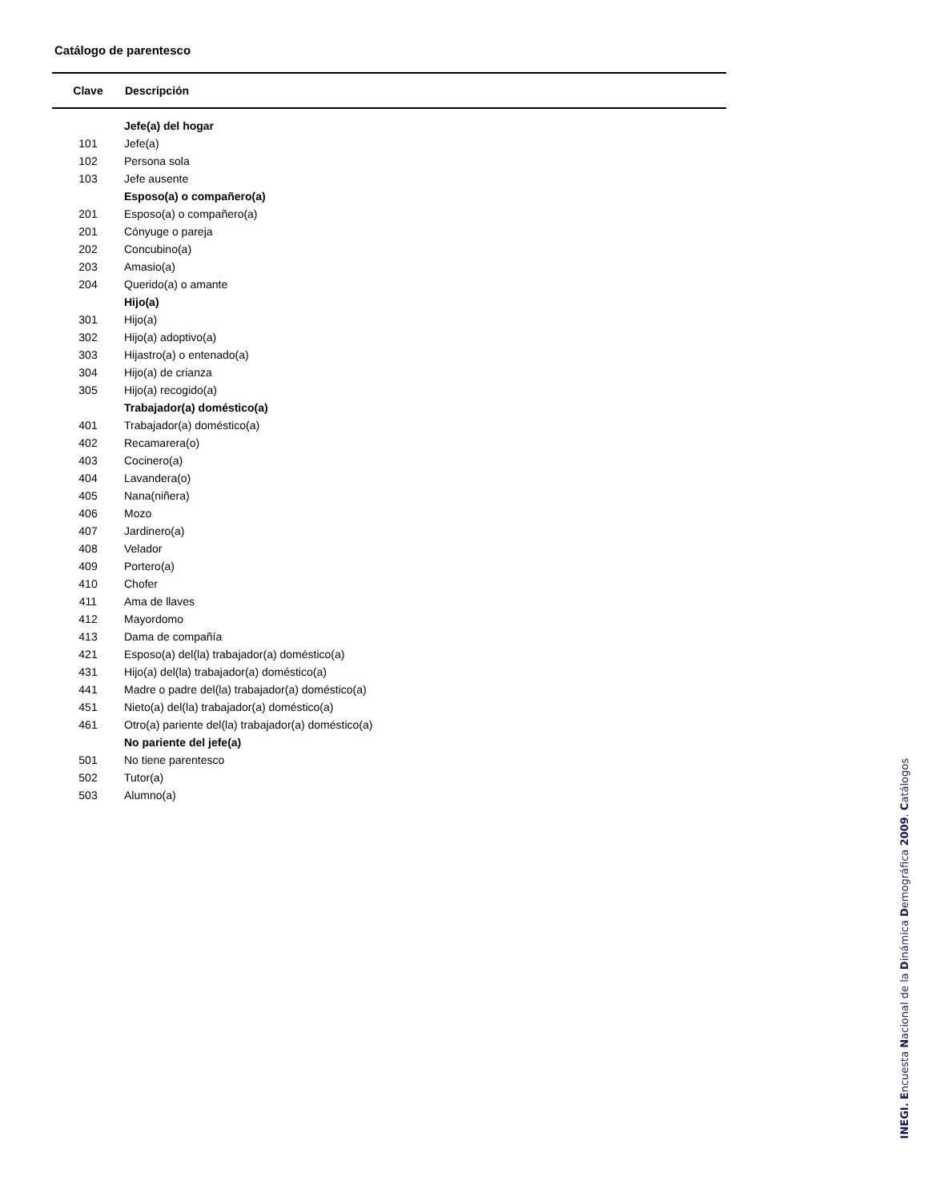Catálogo de parentesco
| Clave | Descripción |
| --- | --- |
| | Jefe(a) del hogar |
| 101 | Jefe(a) |
| 102 | Persona sola |
| 103 | Jefe ausente |
| | Esposo(a) o compañero(a) |
| 201 | Esposo(a) o compañero(a) |
| 201 | Cónyuge o pareja |
| 202 | Concubino(a) |
| 203 | Amasio(a) |
| 204 | Querido(a) o amante |
| | Hijo(a) |
| 301 | Hijo(a) |
| 302 | Hijo(a) adoptivo(a) |
| 303 | Hijastro(a) o entenado(a) |
| 304 | Hijo(a) de crianza |
| 305 | Hijo(a) recogido(a) |
| | Trabajador(a) doméstico(a) |
| 401 | Trabajador(a) doméstico(a) |
| 402 | Recamarera(o) |
| 403 | Cocinero(a) |
| 404 | Lavandera(o) |
| 405 | Nana(niñera) |
| 406 | Mozo |
| 407 | Jardinero(a) |
| 408 | Velador |
| 409 | Portero(a) |
| 410 | Chofer |
| 411 | Ama de llaves |
| 412 | Mayordomo |
| 413 | Dama de compañía |
| 421 | Esposo(a) del(la) trabajador(a) doméstico(a) |
| 431 | Hijo(a) del(la) trabajador(a) doméstico(a) |
| 441 | Madre o padre del(la) trabajador(a) doméstico(a) |
| 451 | Nieto(a) del(la) trabajador(a) doméstico(a) |
| 461 | Otro(a) pariente del(la) trabajador(a) doméstico(a) |
| | No pariente del jefe(a) |
| 501 | No tiene parentesco |
| 502 | Tutor(a) |
| 503 | Alumno(a) |
INEGI. Encuesta Nacional de la Dinámica Demográfica 2009. Catálogos